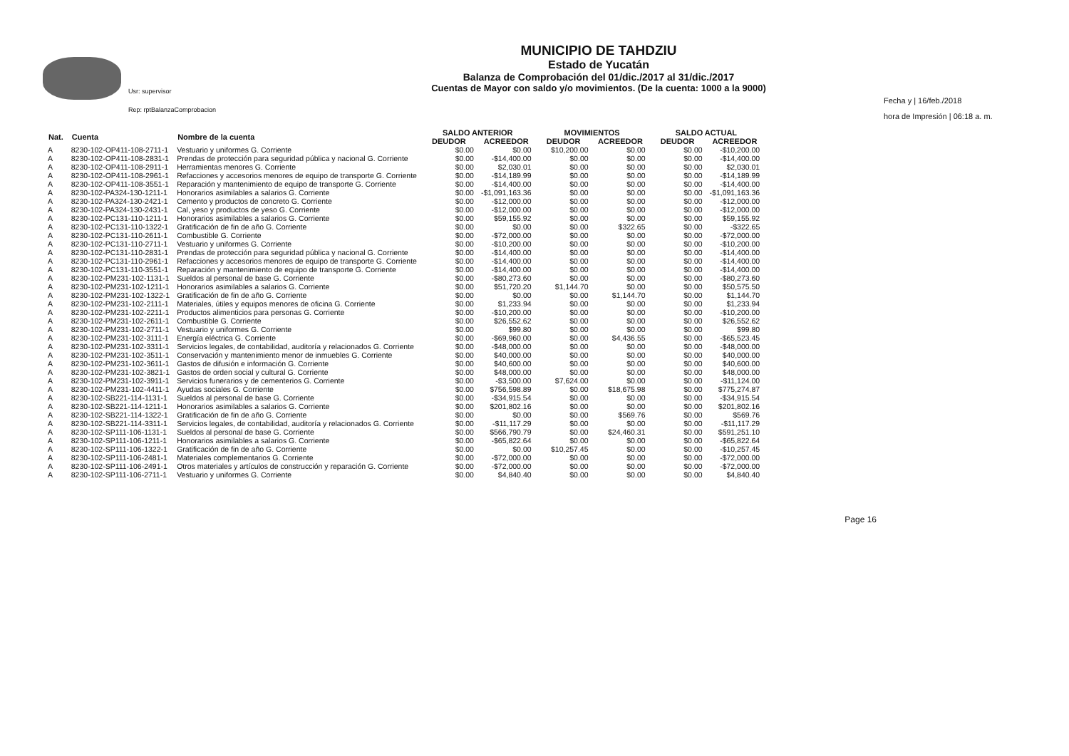Usr: supervisor
Rep: rptBalanzaComprobacion
MUNICIPIO DE TAHDZIU
Estado de Yucatán
Balanza de Comprobación del 01/dic./2017 al 31/dic./2017
Cuentas de Mayor con saldo y/o movimientos. (De la cuenta: 1000 a la 9000)
Fecha y | 16/feb./2018
hora de Impresión | 06:18 a. m.
| Nat. | Cuenta | Nombre de la cuenta | SALDO ANTERIOR | | MOVIMIENTOS | | SALDO ACTUAL | |
| --- | --- | --- | --- | --- | --- | --- | --- | --- |
| | | | DEUDOR | ACREEDOR | DEUDOR | ACREEDOR | DEUDOR | ACREEDOR |
| A | 8230-102-OP411-108-2711-1 | Vestuario y uniformes G. Corriente | $0.00 | $0.00 | $10,200.00 | $0.00 | $0.00 | -$10,200.00 |
| A | 8230-102-OP411-108-2831-1 | Prendas de protección para seguridad pública y nacional G. Corriente | $0.00 | -$14,400.00 | $0.00 | $0.00 | $0.00 | -$14,400.00 |
| A | 8230-102-OP411-108-2911-1 | Herramientas menores G. Corriente | $0.00 | $2,030.01 | $0.00 | $0.00 | $0.00 | $2,030.01 |
| A | 8230-102-OP411-108-2961-1 | Refacciones y accesorios menores de equipo de transporte G. Corriente | $0.00 | -$14,189.99 | $0.00 | $0.00 | $0.00 | -$14,189.99 |
| A | 8230-102-OP411-108-3551-1 | Reparación y mantenimiento de equipo de transporte G. Corriente | $0.00 | -$14,400.00 | $0.00 | $0.00 | $0.00 | -$14,400.00 |
| A | 8230-102-PA324-130-1211-1 | Honorarios asimilables a salarios G. Corriente | $0.00 | -$1,091,163.36 | $0.00 | $0.00 | $0.00 | -$1,091,163.36 |
| A | 8230-102-PA324-130-2421-1 | Cemento y productos de concreto G. Corriente | $0.00 | -$12,000.00 | $0.00 | $0.00 | $0.00 | -$12,000.00 |
| A | 8230-102-PA324-130-2431-1 | Cal, yeso y productos de yeso G. Corriente | $0.00 | -$12,000.00 | $0.00 | $0.00 | $0.00 | -$12,000.00 |
| A | 8230-102-PC131-110-1211-1 | Honorarios asimilables a salarios G. Corriente | $0.00 | $59,155.92 | $0.00 | $0.00 | $0.00 | $59,155.92 |
| A | 8230-102-PC131-110-1322-1 | Gratificación de fin de año G. Corriente | $0.00 | $0.00 | $0.00 | $322.65 | $0.00 | -$322.65 |
| A | 8230-102-PC131-110-2611-1 | Combustible G. Corriente | $0.00 | -$72,000.00 | $0.00 | $0.00 | $0.00 | -$72,000.00 |
| A | 8230-102-PC131-110-2711-1 | Vestuario y uniformes G. Corriente | $0.00 | -$10,200.00 | $0.00 | $0.00 | $0.00 | -$10,200.00 |
| A | 8230-102-PC131-110-2831-1 | Prendas de protección para seguridad pública y nacional G. Corriente | $0.00 | -$14,400.00 | $0.00 | $0.00 | $0.00 | -$14,400.00 |
| A | 8230-102-PC131-110-2961-1 | Refacciones y accesorios menores de equipo de transporte G. Corriente | $0.00 | -$14,400.00 | $0.00 | $0.00 | $0.00 | -$14,400.00 |
| A | 8230-102-PC131-110-3551-1 | Reparación y mantenimiento de equipo de transporte G. Corriente | $0.00 | -$14,400.00 | $0.00 | $0.00 | $0.00 | -$14,400.00 |
| A | 8230-102-PM231-102-1131-1 | Sueldos al personal de base G. Corriente | $0.00 | -$80,273.60 | $0.00 | $0.00 | $0.00 | -$80,273.60 |
| A | 8230-102-PM231-102-1211-1 | Honorarios asimilables a salarios G. Corriente | $0.00 | $51,720.20 | $1,144.70 | $0.00 | $0.00 | $50,575.50 |
| A | 8230-102-PM231-102-1322-1 | Gratificación de fin de año G. Corriente | $0.00 | $0.00 | $0.00 | $1,144.70 | $0.00 | $1,144.70 |
| A | 8230-102-PM231-102-2111-1 | Materiales, útiles y equipos menores de oficina G. Corriente | $0.00 | $1,233.94 | $0.00 | $0.00 | $0.00 | $1,233.94 |
| A | 8230-102-PM231-102-2211-1 | Productos alimenticios para personas G. Corriente | $0.00 | -$10,200.00 | $0.00 | $0.00 | $0.00 | -$10,200.00 |
| A | 8230-102-PM231-102-2611-1 | Combustible G. Corriente | $0.00 | $26,552.62 | $0.00 | $0.00 | $0.00 | $26,552.62 |
| A | 8230-102-PM231-102-2711-1 | Vestuario y uniformes G. Corriente | $0.00 | $99.80 | $0.00 | $0.00 | $0.00 | $99.80 |
| A | 8230-102-PM231-102-3111-1 | Energía eléctrica G. Corriente | $0.00 | -$69,960.00 | $0.00 | $4,436.55 | $0.00 | -$65,523.45 |
| A | 8230-102-PM231-102-3311-1 | Servicios legales, de contabilidad, auditoría y relacionados G. Corriente | $0.00 | -$48,000.00 | $0.00 | $0.00 | $0.00 | -$48,000.00 |
| A | 8230-102-PM231-102-3511-1 | Conservación y mantenimiento menor de inmuebles G. Corriente | $0.00 | $40,000.00 | $0.00 | $0.00 | $0.00 | $40,000.00 |
| A | 8230-102-PM231-102-3611-1 | Gastos de difusión e información G. Corriente | $0.00 | $40,600.00 | $0.00 | $0.00 | $0.00 | $40,600.00 |
| A | 8230-102-PM231-102-3821-1 | Gastos de orden social y cultural G. Corriente | $0.00 | $48,000.00 | $0.00 | $0.00 | $0.00 | $48,000.00 |
| A | 8230-102-PM231-102-3911-1 | Servicios funerarios y de cementerios G. Corriente | $0.00 | -$3,500.00 | $7,624.00 | $0.00 | $0.00 | -$11,124.00 |
| A | 8230-102-PM231-102-4411-1 | Ayudas sociales G. Corriente | $0.00 | $756,598.89 | $0.00 | $18,675.98 | $0.00 | $775,274.87 |
| A | 8230-102-SB221-114-1131-1 | Sueldos al personal de base G. Corriente | $0.00 | -$34,915.54 | $0.00 | $0.00 | $0.00 | -$34,915.54 |
| A | 8230-102-SB221-114-1211-1 | Honorarios asimilables a salarios G. Corriente | $0.00 | $201,802.16 | $0.00 | $0.00 | $0.00 | $201,802.16 |
| A | 8230-102-SB221-114-1322-1 | Gratificación de fin de año G. Corriente | $0.00 | $0.00 | $0.00 | $569.76 | $0.00 | $569.76 |
| A | 8230-102-SB221-114-3311-1 | Servicios legales, de contabilidad, auditoría y relacionados G. Corriente | $0.00 | -$11,117.29 | $0.00 | $0.00 | $0.00 | -$11,117.29 |
| A | 8230-102-SP111-106-1131-1 | Sueldos al personal de base G. Corriente | $0.00 | $566,790.79 | $0.00 | $24,460.31 | $0.00 | $591,251.10 |
| A | 8230-102-SP111-106-1211-1 | Honorarios asimilables a salarios G. Corriente | $0.00 | -$65,822.64 | $0.00 | $0.00 | $0.00 | -$65,822.64 |
| A | 8230-102-SP111-106-1322-1 | Gratificación de fin de año G. Corriente | $0.00 | $0.00 | $10,257.45 | $0.00 | $0.00 | -$10,257.45 |
| A | 8230-102-SP111-106-2481-1 | Materiales complementarios G. Corriente | $0.00 | -$72,000.00 | $0.00 | $0.00 | $0.00 | -$72,000.00 |
| A | 8230-102-SP111-106-2491-1 | Otros materiales y artículos de construcción y reparación G. Corriente | $0.00 | -$72,000.00 | $0.00 | $0.00 | $0.00 | -$72,000.00 |
| A | 8230-102-SP111-106-2711-1 | Vestuario y uniformes G. Corriente | $0.00 | $4,840.40 | $0.00 | $0.00 | $0.00 | $4,840.40 |
Page 16